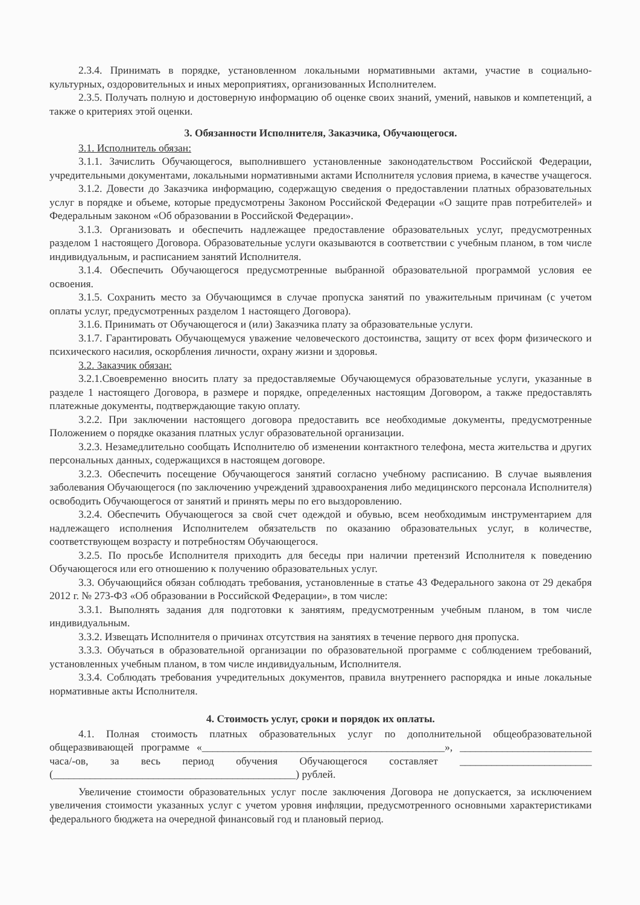2.3.4. Принимать в порядке, установленном локальными нормативными актами, участие в социально-культурных, оздоровительных и иных мероприятиях, организованных Исполнителем.
2.3.5. Получать полную и достоверную информацию об оценке своих знаний, умений, навыков и компетенций, а также о критериях этой оценки.
3. Обязанности Исполнителя, Заказчика, Обучающегося.
3.1. Исполнитель обязан:
3.1.1. Зачислить Обучающегося, выполнившего установленные законодательством Российской Федерации, учредительными документами, локальными нормативными актами Исполнителя условия приема, в качестве учащегося.
3.1.2. Довести до Заказчика информацию, содержащую сведения о предоставлении платных образовательных услуг в порядке и объеме, которые предусмотрены Законом Российской Федерации «О защите прав потребителей» и Федеральным законом «Об образовании в Российской Федерации».
3.1.3. Организовать и обеспечить надлежащее предоставление образовательных услуг, предусмотренных разделом 1 настоящего Договора. Образовательные услуги оказываются в соответствии с учебным планом, в том числе индивидуальным, и расписанием занятий Исполнителя.
3.1.4. Обеспечить Обучающегося предусмотренные выбранной образовательной программой условия ее освоения.
3.1.5. Сохранить место за Обучающимся в случае пропуска занятий по уважительным причинам (с учетом оплаты услуг, предусмотренных разделом 1 настоящего Договора).
3.1.6. Принимать от Обучающегося и (или) Заказчика плату за образовательные услуги.
3.1.7. Гарантировать Обучающемуся уважение человеческого достоинства, защиту от всех форм физического и психического насилия, оскорбления личности, охрану жизни и здоровья.
3.2. Заказчик обязан:
3.2.1.Своевременно вносить плату за предоставляемые Обучающемуся образовательные услуги, указанные в разделе 1 настоящего Договора, в размере и порядке, определенных настоящим Договором, а также предоставлять платежные документы, подтверждающие такую оплату.
3.2.2. При заключении настоящего договора предоставить все необходимые документы, предусмотренные Положением о порядке оказания платных услуг образовательной организации.
3.2.3. Незамедлительно сообщать Исполнителю об изменении контактного телефона, места жительства и других персональных данных, содержащихся в настоящем договоре.
3.2.3. Обеспечить посещение Обучающегося занятий согласно учебному расписанию. В случае выявления заболевания Обучающегося (по заключению учреждений здравоохранения либо медицинского персонала Исполнителя) освободить Обучающегося от занятий и принять меры по его выздоровлению.
3.2.4. Обеспечить Обучающегося за свой счет одеждой и обувью, всем необходимым инструментарием для надлежащего исполнения Исполнителем обязательств по оказанию образовательных услуг, в количестве, соответствующем возрасту и потребностям Обучающегося.
3.2.5. По просьбе Исполнителя приходить для беседы при наличии претензий Исполнителя к поведению Обучающегося или его отношению к получению образовательных услуг.
3.3. Обучающийся обязан соблюдать требования, установленные в статье 43 Федерального закона от 29 декабря 2012 г. № 273-ФЗ «Об образовании в Российской Федерации», в том числе:
3.3.1. Выполнять задания для подготовки к занятиям, предусмотренным учебным планом, в том числе индивидуальным.
3.3.2. Извещать Исполнителя о причинах отсутствия на занятиях в течение первого дня пропуска.
3.3.3. Обучаться в образовательной организации по образовательной программе с соблюдением требований, установленных учебным планом, в том числе индивидуальным, Исполнителя.
3.3.4. Соблюдать требования учредительных документов, правила внутреннего распорядка и иные локальные нормативные акты Исполнителя.
4. Стоимость услуг, сроки и порядок их оплаты.
4.1. Полная стоимость платных образовательных услуг по дополнительной общеобразовательной общеразвивающей программе «______________________________________________», _________________________ часа/-ов, за весь период обучения Обучающегося составляет _________________________ (______________________________________________) рублей.
Увеличение стоимости образовательных услуг после заключения Договора не допускается, за исключением увеличения стоимости указанных услуг с учетом уровня инфляции, предусмотренного основными характеристиками федерального бюджета на очередной финансовый год и плановый период.